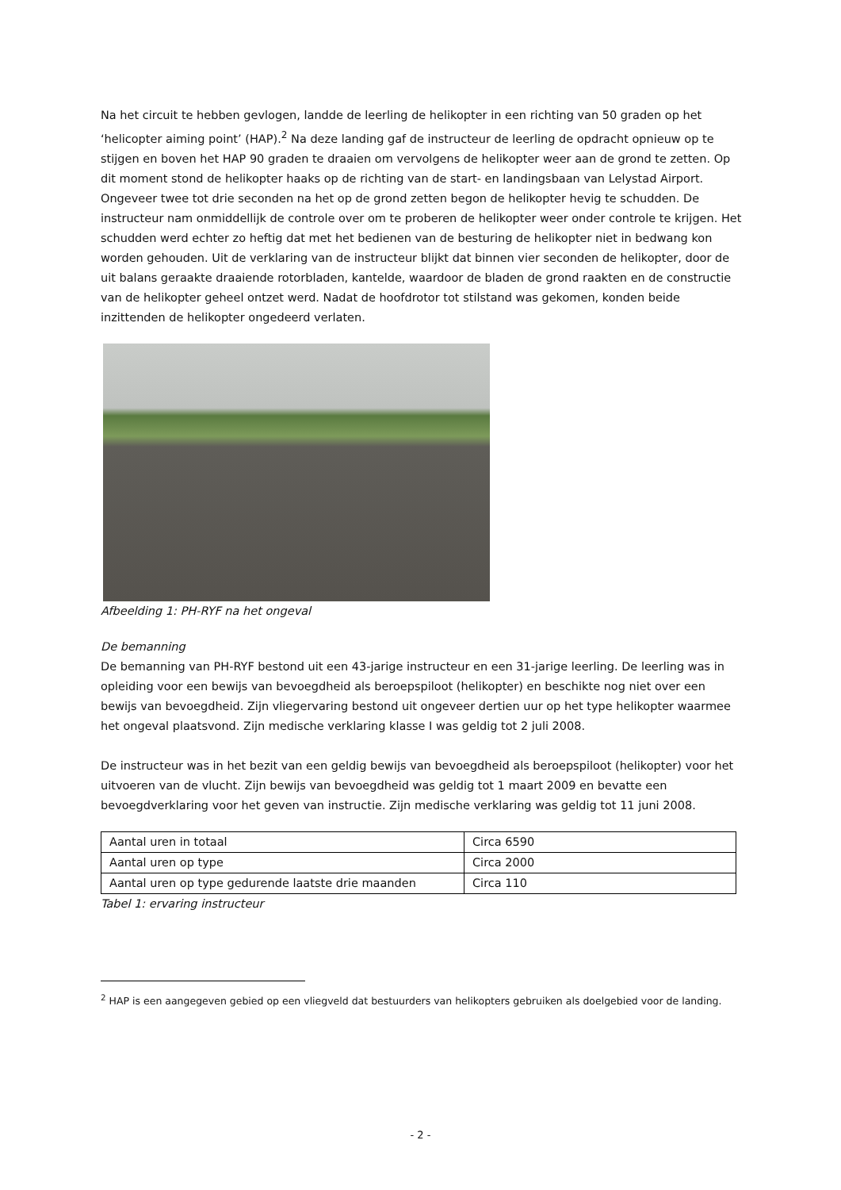Na het circuit te hebben gevlogen, landde de leerling de helikopter in een richting van 50 graden op het ‘helicopter aiming point’ (HAP).<sup>2</sup> Na deze landing gaf de instructeur de leerling de opdracht opnieuw op te stijgen en boven het HAP 90 graden te draaien om vervolgens de helikopter weer aan de grond te zetten. Op dit moment stond de helikopter haaks op de richting van de start- en landingsbaan van Lelystad Airport. Ongeveer twee tot drie seconden na het op de grond zetten begon de helikopter hevig te schudden. De instructeur nam onmiddellijk de controle over om te proberen de helikopter weer onder controle te krijgen. Het schudden werd echter zo heftig dat met het bedienen van de besturing de helikopter niet in bedwang kon worden gehouden. Uit de verklaring van de instructeur blijkt dat binnen vier seconden de helikopter, door de uit balans geraakte draaiende rotorbladen, kantelde, waardoor de bladen de grond raakten en de constructie van de helikopter geheel ontzet werd. Nadat de hoofdrotor tot stilstand was gekomen, konden beide inzittenden de helikopter ongedeerd verlaten.
Afbeelding 1: PH-RYF na het ongeval
De bemanning
De bemanning van PH-RYF bestond uit een 43-jarige instructeur en een 31-jarige leerling. De leerling was in opleiding voor een bewijs van bevoegdheid als beroepspiloot (helikopter) en beschikte nog niet over een bewijs van bevoegdheid. Zijn vliegervaring bestond uit ongeveer dertien uur op het type helikopter waarmee het ongeval plaatsvond. Zijn medische verklaring klasse I was geldig tot 2 juli 2008.
De instructeur was in het bezit van een geldig bewijs van bevoegdheid als beroepspiloot (helikopter) voor het uitvoeren van de vlucht. Zijn bewijs van bevoegdheid was geldig tot 1 maart 2009 en bevatte een bevoegdverklaring voor het geven van instructie. Zijn medische verklaring was geldig tot 11 juni 2008.
| Aantal uren in totaal | Circa 6590 |
| Aantal uren op type | Circa 2000 |
| Aantal uren op type gedurende laatste drie maanden | Circa 110 |
Tabel 1: ervaring instructeur
<sup>2</sup> HAP is een aangegeven gebied op een vliegveld dat bestuurders van helikopters gebruiken als doelgebied voor de landing.
- 2 -